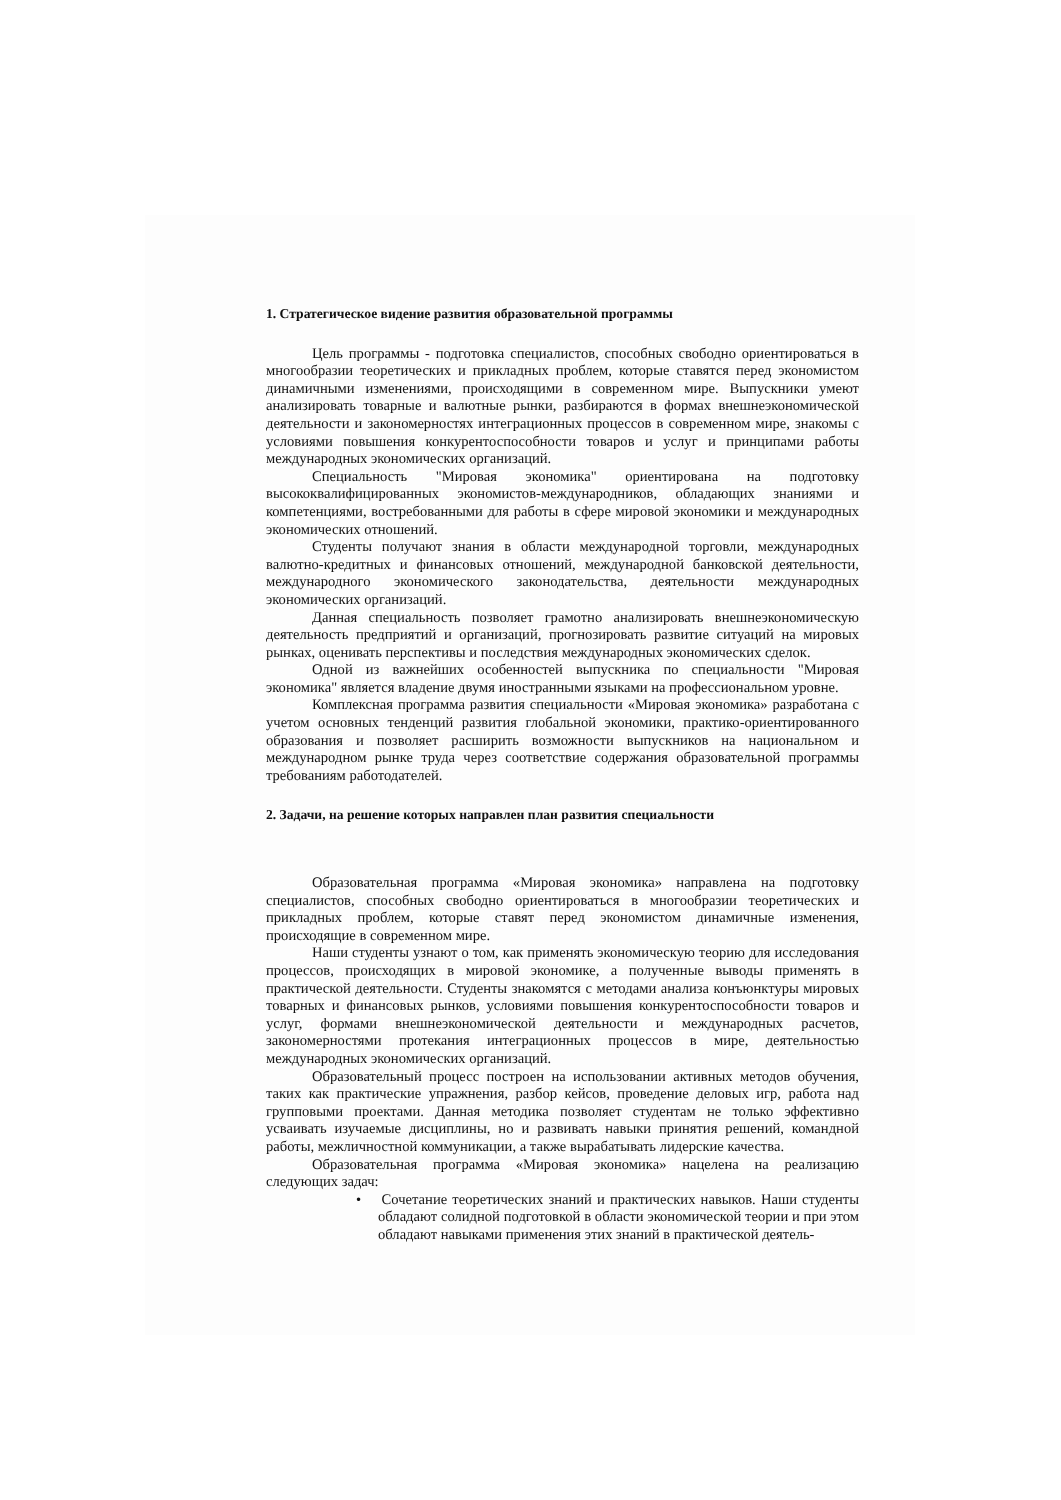1. Стратегическое видение развития образовательной программы
Цель программы - подготовка специалистов, способных свободно ориентироваться в многообразии теоретических и прикладных проблем, которые ставятся перед экономистом динамичными изменениями, происходящими в современном мире. Выпускники умеют анализировать товарные и валютные рынки, разбираются в формах внешнеэкономической деятельности и закономерностях интеграционных процессов в современном мире, знакомы с условиями повышения конкурентоспособности товаров и услуг и принципами работы международных экономических организаций.
Специальность "Мировая экономика" ориентирована на подготовку высококвалифицированных экономистов-международников, обладающих знаниями и компетенциями, востребованными для работы в сфере мировой экономики и международных экономических отношений.
Студенты получают знания в области международной торговли, международных валютно-кредитных и финансовых отношений, международной банковской деятельности, международного экономического законодательства, деятельности международных экономических организаций.
Данная специальность позволяет грамотно анализировать внешнеэкономическую деятельность предприятий и организаций, прогнозировать развитие ситуаций на мировых рынках, оценивать перспективы и последствия международных экономических сделок.
Одной из важнейших особенностей выпускника по специальности "Мировая экономика" является владение двумя иностранными языками на профессиональном уровне.
Комплексная программа развития специальности «Мировая экономика» разработана с учетом основных тенденций развития глобальной экономики, практико-ориентированного образования и позволяет расширить возможности выпускников на национальном и международном рынке труда через соответствие содержания образовательной программы требованиям работодателей.
2. Задачи, на решение которых направлен план развития специальности
Образовательная программа «Мировая экономика» направлена на подготовку специалистов, способных свободно ориентироваться в многообразии теоретических и прикладных проблем, которые ставят перед экономистом динамичные изменения, происходящие в современном мире.
Наши студенты узнают о том, как применять экономическую теорию для исследования процессов, происходящих в мировой экономике, а полученные выводы применять в практической деятельности. Студенты знакомятся с методами анализа конъюнктуры мировых товарных и финансовых рынков, условиями повышения конкурентоспособности товаров и услуг, формами внешнеэкономической деятельности и международных расчетов, закономерностями протекания интеграционных процессов в мире, деятельностью международных экономических организаций.
Образовательный процесс построен на использовании активных методов обучения, таких как практические упражнения, разбор кейсов, проведение деловых игр, работа над групповыми проектами. Данная методика позволяет студентам не только эффективно усваивать изучаемые дисциплины, но и развивать навыки принятия решений, командной работы, межличностной коммуникации, а также вырабатывать лидерские качества.
Образовательная программа «Мировая экономика» нацелена на реализацию следующих задач:
• Сочетание теоретических знаний и практических навыков. Наши студенты обладают солидной подготовкой в области экономической теории и при этом обладают навыками применения этих знаний в практической деятель-